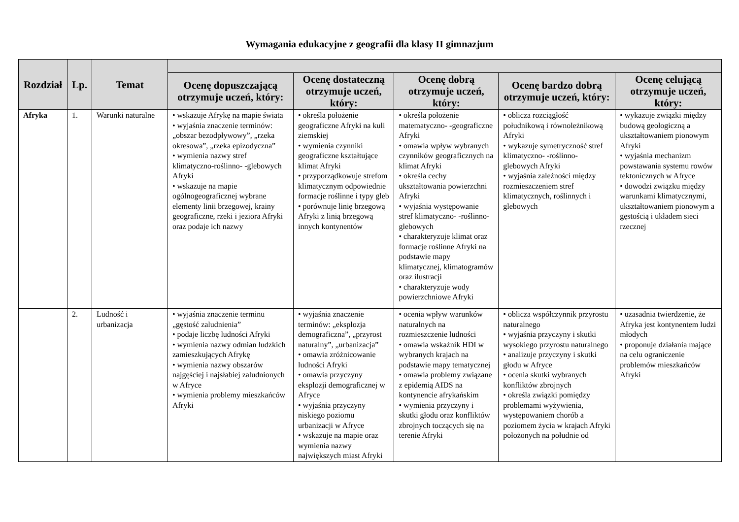Wymagania edukacyjne z geografii dla klasy II gimnazjum
| Rozdział | Lp. | Temat | | | | | |
| --- | --- | --- | --- | --- | --- | --- | --- |
| | | | Ocenę dopuszczającą otrzymuje uczeń, który: | Ocenę dostateczną otrzymuje uczeń, który: | Ocenę dobrą otrzymuje uczeń, który: | Ocenę bardzo dobrą otrzymuje uczeń, który: | Ocenę celującą otrzymuje uczeń, który: |
| Afryka | 1. | Warunki naturalne | • wskazuje Afrykę na mapie świata • wyjaśnia znaczenie terminów: „obszar bezodpływowy”, „rzeka okresowa”, „rzeka epizodyczna” • wymienia nazwy stref klimatyczno-roślinno- -glebowych Afryki • wskazuje na mapie ogólnogeograficznej wybrane elementy linii brzegowej, krainy geograficzne, rzeki i jeziora Afryki oraz podaje ich nazwy | • określa położenie geograficzne Afryki na kuli ziemskiej • wymienia czynniki geograficzne kształtujące klimat Afryki • przyporządkowuje strefom klimatycznym odpowiednie formacje roślinne i typy gleb • porównuje linię brzegową Afryki z linią brzegową innych kontynentów | • określa położenie matematyczno- -geograficzne Afryki • omawia wpływ wybranych czynników geograficznych na klimat Afryki • określa cechy ukształtowania powierzchni Afryki • wyjaśnia występowanie stref klimatyczno- -roślinno-glebowych • charakteryzuje klimat oraz formacje roślinne Afryki na podstawie mapy klimatycznej, klimatogramów oraz ilustracji • charakteryzuje wody powierzchniowe Afryki | • oblicza rozciągłość południkową i równoleżnikową Afryki • wykazuje symetryczność stref klimatyczno- -roślinno-glebowych Afryki • wyjaśnia zależności między rozmieszczeniem stref klimatycznych, roślinnych i glebowych | • wykazuje związki między budową geologiczną a ukształtowaniem pionowym Afryki • wyjaśnia mechanizm powstawania systemu rowów tektonicznych w Afryce • dowodzi związku między warunkami klimatycznymi, ukształtowaniem pionowym a gęstością i układem sieci rzecznej |
| | 2. | Ludność i urbanizacja | • wyjaśnia znaczenie terminu „gęstość zaludnienia” • podaje liczbę ludności Afryki • wymienia nazwy odmian ludzkich zamieszkujących Afrykę • wymienia nazwy obszarów najgęściej i najsłabiej zaludnionych w Afryce • wymienia problemy mieszkańców Afryki | • wyjaśnia znaczenie terminów: „eksplozja demograficzna”, „przyrost naturalny”, „urbanizacja” • omawia zróżnicowanie ludności Afryki • omawia przyczyny eksplozji demograficznej w Afryce • wyjaśnia przyczyny niskiego poziomu urbanizacji w Afryce • wskazuje na mapie oraz wymienia nazwy największych miast Afryki | • ocenia wpływ warunków naturalnych na rozmieszczenie ludności • omawia wskaźnik HDI w wybranych krajach na podstawie mapy tematycznej • omawia problemy związane z epidemią AIDS na kontynencie afrykańskim • wymienia przyczyny i skutki głodu oraz konfliktów zbrojnych toczących się na terenie Afryki | • oblicza współczynnik przyrostu naturalnego • wyjaśnia przyczyny i skutki wysokiego przyrostu naturalnego • analizuje przyczyny i skutki głodu w Afryce • ocenia skutki wybranych konfliktów zbrojnych • określa związki pomiędzy problemami wyżywienia, występowaniem chorób a poziomem życia w krajach Afryki położonych na południe od | • uzasadnia twierdzenie, że Afryka jest kontynentem ludzi młodych • proponuje działania mające na celu ograniczenie problemów mieszkańców Afryki |